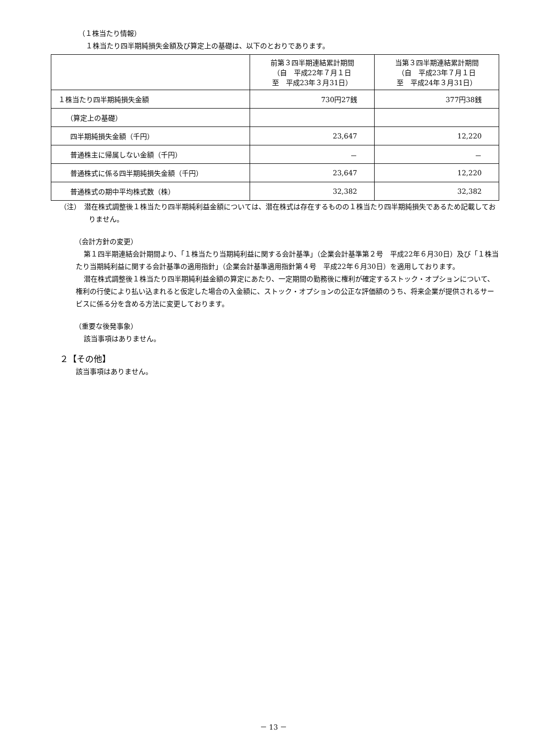（１株当たり情報）
１株当たり四半期純損失金額及び算定上の基礎は、以下のとおりであります。
| | 前第３四半期連結累計期間 （自 平成22年７月１日 至 平成23年３月31日） | 当第３四半期連結累計期間 （自 平成23年７月１日 至 平成24年３月31日） |
| --- | --- | --- |
| １株当たり四半期純損失金額 | 730円27銭 | 377円38銭 |
| （算定上の基礎） | | |
| 四半期純損失金額（千円） | 23,647 | 12,220 |
| 普通株主に帰属しない金額（千円） | － | － |
| 普通株式に係る四半期純損失金額（千円） | 23,647 | 12,220 |
| 普通株式の期中平均株式数（株） | 32,382 | 32,382 |
（注）　潜在株式調整後１株当たり四半期純利益金額については、潜在株式は存在するものの１株当たり四半期純損失であるため記載しておりません。
（会計方針の変更）
第１四半期連結会計期間より、「１株当たり当期純利益に関する会計基準」（企業会計基準第２号　平成22年６月30日）及び「１株当たり当期純利益に関する会計基準の適用指針」（企業会計基準適用指針第４号　平成22年６月30日）を適用しております。
潜在株式調整後１株当たり四半期純利益金額の算定にあたり、一定期間の勤務後に権利が確定するストック・オプションについて、権利の行使により払い込まれると仮定した場合の入金額に、ストック・オプションの公正な評価額のうち、将来企業が提供されるサービスに係る分を含める方法に変更しております。
（重要な後発事象）
該当事項はありません。
２【その他】
該当事項はありません。
－ 13 －